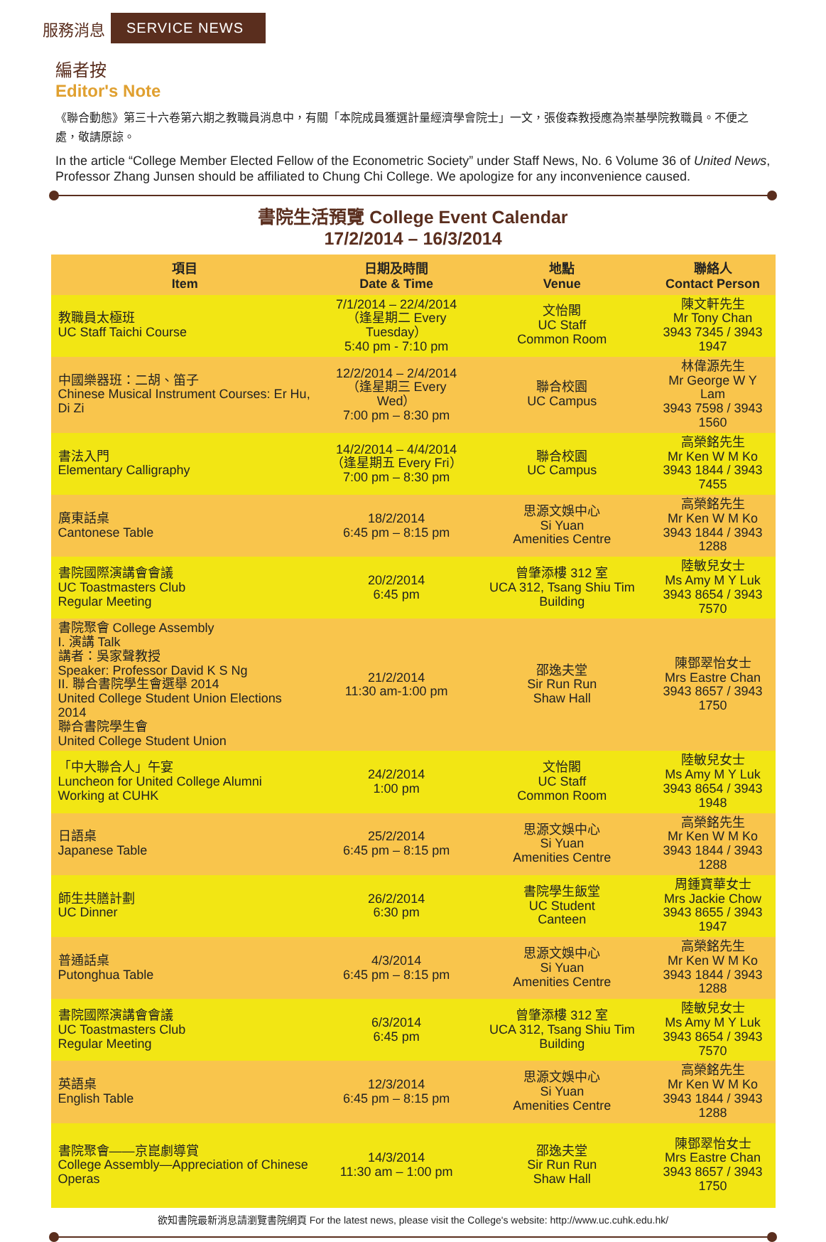服務消息 SERVICE NEWS
編者按
Editor's Note
《聯合動態》第三十六卷第六期之教職員消息中，有關「本院成員獲選計量經濟學會院士」一文，張俊森教授應為崇基學院教職員。不便之處，敬請原諒。
In the article “College Member Elected Fellow of the Econometric Society” under Staff News, No. 6 Volume 36 of United News, Professor Zhang Junsen should be affiliated to Chung Chi College. We apologize for any inconvenience caused.
書院生活預覽 College Event Calendar
17/2/2014 – 16/3/2014
| 項目 Item | 日期及時間 Date & Time | 地點 Venue | 聯絡人 Contact Person |
| --- | --- | --- | --- |
| 教職員太極班 UC Staff Taichi Course | 7/1/2014 – 22/4/2014 （逢星期二 Every Tuesday） 5:40 pm - 7:10 pm | 文怡閣 UC Staff Common Room | 陳文軒先生 Mr Tony Chan 3943 7345 / 3943 1947 |
| 中國樂器班：二胡、笛子 Chinese Musical Instrument Courses: Er Hu, Di Zi | 12/2/2014 – 2/4/2014 （逢星期三 Every Wed） 7:00 pm – 8:30 pm | 聯合校園 UC Campus | 林偉源先生 Mr George W Y Lam 3943 7598 / 3943 1560 |
| 書法入門 Elementary Calligraphy | 14/2/2014 – 4/4/2014 （逢星期五 Every Fri） 7:00 pm – 8:30 pm | 聯合校園 UC Campus | 高榮銘先生 Mr Ken W M Ko 3943 1844 / 3943 7455 |
| 廣東話桌 Cantonese Table | 18/2/2014 6:45 pm – 8:15 pm | 思源文娛中心 Si Yuan Amenities Centre | 高榮銘先生 Mr Ken W M Ko 3943 1844 / 3943 1288 |
| 書院國際演講會會議 UC Toastmasters Club Regular Meeting | 20/2/2014 6:45 pm | 曾肇添樓 312 室 UCA 312, Tsang Shiu Tim Building | 陸敏兒女士 Ms Amy M Y Luk 3943 8654 / 3943 7570 |
| 書院聚會 College Assembly I. 演講 Talk 講者：吳家聲教授 Speaker: Professor David K S Ng II. 聯合書院學生會選舉 2014 United College Student Union Elections 2014 聯合書院學生會 United College Student Union | 21/2/2014 11:30 am-1:00 pm | 邵逸夫堂 Sir Run Run Shaw Hall | 陳鄧翠怡女士 Mrs Eastre Chan 3943 8657 / 3943 1750 |
| 「中大聯合人」午宴 Luncheon for United College Alumni Working at CUHK | 24/2/2014 1:00 pm | 文怡閣 UC Staff Common Room | 陸敏兒女士 Ms Amy M Y Luk 3943 8654 / 3943 1948 |
| 日語桌 Japanese Table | 25/2/2014 6:45 pm – 8:15 pm | 思源文娛中心 Si Yuan Amenities Centre | 高榮銘先生 Mr Ken W M Ko 3943 1844 / 3943 1288 |
| 師生共膳計劃 UC Dinner | 26/2/2014 6:30 pm | 書院學生飯堂 UC Student Canteen | 周鍾寶華女士 Mrs Jackie Chow 3943 8655 / 3943 1947 |
| 普通話桌 Putonghua Table | 4/3/2014 6:45 pm – 8:15 pm | 思源文娛中心 Si Yuan Amenities Centre | 高榮銘先生 Mr Ken W M Ko 3943 1844 / 3943 1288 |
| 書院國際演講會會議 UC Toastmasters Club Regular Meeting | 6/3/2014 6:45 pm | 曾肇添樓 312 室 UCA 312, Tsang Shiu Tim Building | 陸敏兒女士 Ms Amy M Y Luk 3943 8654 / 3943 7570 |
| 英語桌 English Table | 12/3/2014 6:45 pm – 8:15 pm | 思源文娛中心 Si Yuan Amenities Centre | 高榮銘先生 Mr Ken W M Ko 3943 1844 / 3943 1288 |
| 書院聚會——京崑劇導賞 College Assembly—Appreciation of Chinese Operas | 14/3/2014 11:30 am – 1:00 pm | 邵逸夫堂 Sir Run Run Shaw Hall | 陳鄧翠怡女士 Mrs Eastre Chan 3943 8657 / 3943 1750 |
欲知書院最新消息請瀏覽書院網頁 For the latest news, please visit the College's website: http://www.uc.cuhk.edu.hk/